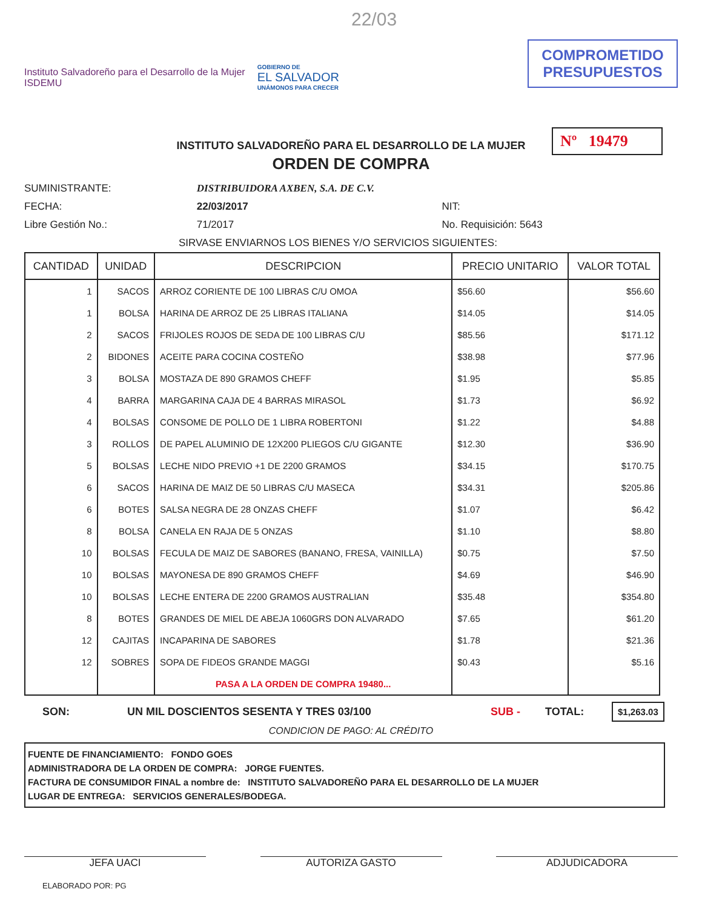22/03
Instituto Salvadoreño para el Desarrollo de la Mujer
ISDEMU
GOBIERNO DE
EL SALVADOR
UNÁMONOS PARA CRECER
COMPROMETIDO
PRESUPUESTOS
INSTITUTO SALVADOREÑO PARA EL DESARROLLO DE LA MUJER
ORDEN DE COMPRA
Nº 19479
SUMINISTRANTE: DISTRIBUIDORA AXBEN, S.A. DE C.V.
FECHA: 22/03/2017 NIT:
Libre Gestión No.: 71/2017 No. Requisición: 5643
SIRVASE ENVIARNOS LOS BIENES Y/O SERVICIOS SIGUIENTES:
| CANTIDAD | UNIDAD | DESCRIPCION | PRECIO UNITARIO | VALOR TOTAL |
| --- | --- | --- | --- | --- |
| 1 | SACOS | ARROZ CORIENTE DE 100 LIBRAS C/U OMOA | $56.60 | $56.60 |
| 1 | BOLSA | HARINA DE ARROZ DE 25 LIBRAS ITALIANA | $14.05 | $14.05 |
| 2 | SACOS | FRIJOLES ROJOS DE SEDA DE 100 LIBRAS C/U | $85.56 | $171.12 |
| 2 | BIDONES | ACEITE PARA COCINA COSTEÑO | $38.98 | $77.96 |
| 3 | BOLSA | MOSTAZA DE 890 GRAMOS CHEFF | $1.95 | $5.85 |
| 4 | BARRA | MARGARINA CAJA DE 4 BARRAS MIRASOL | $1.73 | $6.92 |
| 4 | BOLSAS | CONSOME DE POLLO DE 1 LIBRA ROBERTONI | $1.22 | $4.88 |
| 3 | ROLLOS | DE PAPEL ALUMINIO DE 12X200 PLIEGOS C/U GIGANTE | $12.30 | $36.90 |
| 5 | BOLSAS | LECHE NIDO PREVIO +1 DE 2200 GRAMOS | $34.15 | $170.75 |
| 6 | SACOS | HARINA DE MAIZ DE 50 LIBRAS C/U MASECA | $34.31 | $205.86 |
| 6 | BOTES | SALSA NEGRA DE 28 ONZAS CHEFF | $1.07 | $6.42 |
| 8 | BOLSA | CANELA EN RAJA DE 5 ONZAS | $1.10 | $8.80 |
| 10 | BOLSAS | FECULA DE MAIZ DE SABORES (BANANO, FRESA, VAINILLA) | $0.75 | $7.50 |
| 10 | BOLSAS | MAYONESA DE 890 GRAMOS CHEFF | $4.69 | $46.90 |
| 10 | BOLSAS | LECHE ENTERA DE 2200 GRAMOS AUSTRALIAN | $35.48 | $354.80 |
| 8 | BOTES | GRANDES DE MIEL DE ABEJA 1060GRS DON ALVARADO | $7.65 | $61.20 |
| 12 | CAJITAS | INCAPARINA DE SABORES | $1.78 | $21.36 |
| 12 | SOBRES | SOPA DE FIDEOS GRANDE MAGGI | $0.43 | $5.16 |
| | | PASA A LA ORDEN DE COMPRA 19480... | | |
SON: UN MIL DOSCIENTOS SESENTA Y TRES 03/100 SUB - TOTAL: $1,263.03
CONDICION DE PAGO: AL CRÉDITO
FUENTE DE FINANCIAMIENTO: FONDO GOES
ADMINISTRADORA DE LA ORDEN DE COMPRA: JORGE FUENTES.
FACTURA DE CONSUMIDOR FINAL a nombre de: INSTITUTO SALVADOREÑO PARA EL DESARROLLO DE LA MUJER
LUGAR DE ENTREGA: SERVICIOS GENERALES/BODEGA.
JEFA UACI AUTORIZA GASTO ADJUDICADORA
ELABORADO POR: PG